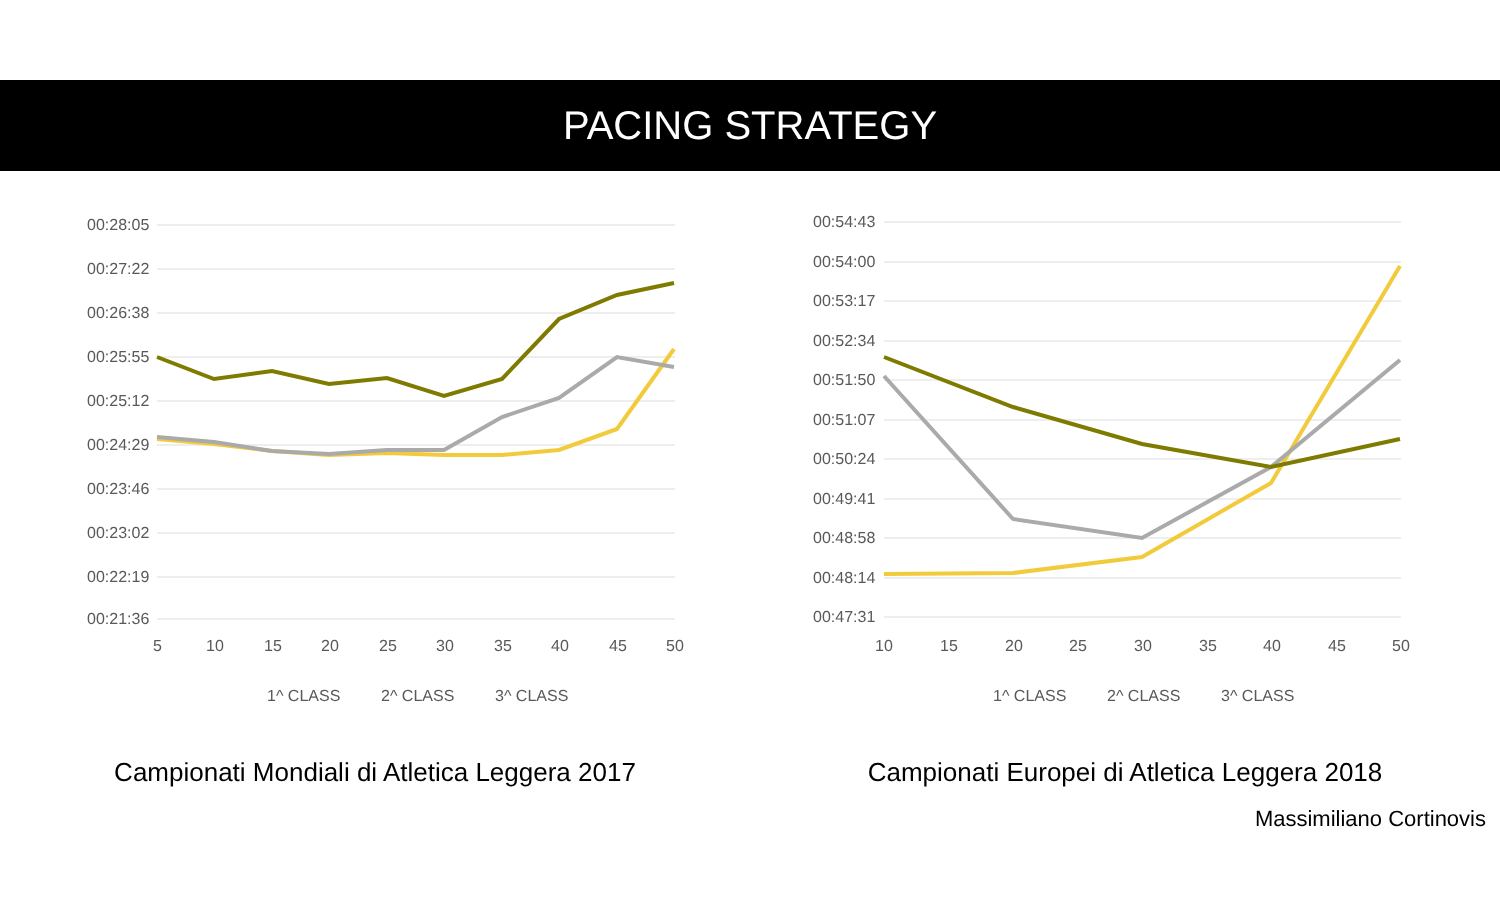PACING STRATEGY
00:28:05
00:27:22
00:26:38
00:25:55
00:25:12
00:24:29
00:23:46
00:23:02
00:22:19
00:21:36
5
10
15
20
25
30
35
40
45
50
1^ CLASS
2^ CLASS
3^ CLASS
Campionati Mondiali di Atletica Leggera 2017
00:54:43
00:54:00
00:53:17
00:52:34
00:51:50
00:51:07
00:50:24
00:49:41
00:48:58
00:48:14
00:47:31
10
15
20
25
30
35
40
45
50
1^ CLASS
2^ CLASS
3^ CLASS
Campionati Europei di Atletica Leggera 2018
Massimiliano Cortinovis